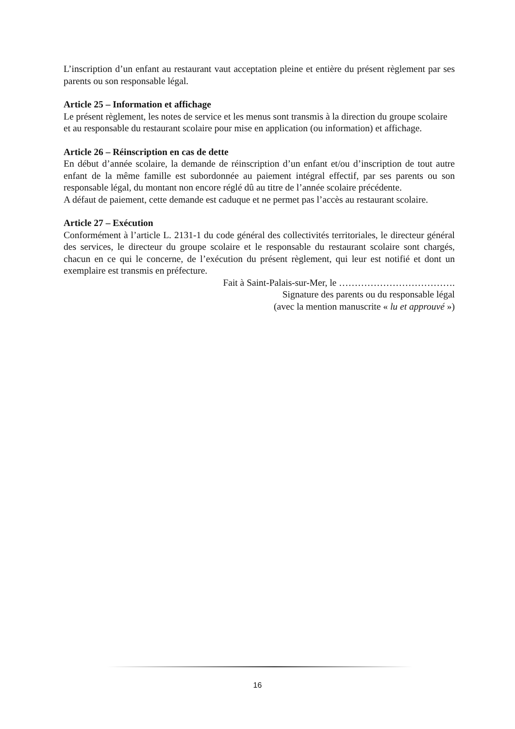L’inscription d’un enfant au restaurant vaut acceptation pleine et entière du présent règlement par ses parents ou son responsable légal.
Article 25 – Information et affichage
Le présent règlement, les notes de service et les menus sont transmis à la direction du groupe scolaire et au responsable du restaurant scolaire pour mise en application (ou information) et affichage.
Article 26 – Réinscription en cas de dette
En début d’année scolaire, la demande de réinscription d’un enfant et/ou d’inscription de tout autre enfant de la même famille est subordonnée au paiement intégral effectif, par ses parents ou son responsable légal, du montant non encore réglé dû au titre de l’année scolaire précédente.
A défaut de paiement, cette demande est caduque et ne permet pas l’accès au restaurant scolaire.
Article 27 – Exécution
Conformément à l’article L. 2131-1 du code général des collectivités territoriales, le directeur général des services, le directeur du groupe scolaire et le responsable du restaurant scolaire sont chargés, chacun en ce qui le concerne, de l’exécution du présent règlement, qui leur est notifié et dont un exemplaire est transmis en préfecture.
Fait à Saint-Palais-sur-Mer, le ……………………………….
Signature des parents ou du responsable légal
(avec la mention manuscrite « lu et approuvé »)
16